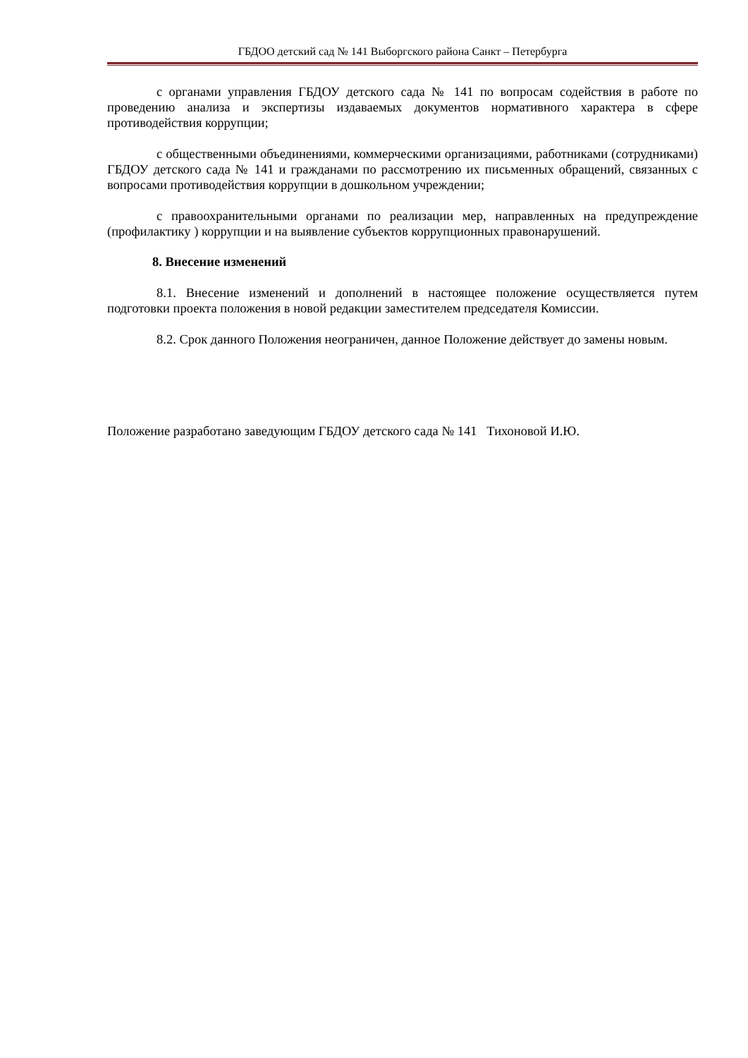ГБДОО детский сад № 141 Выборгского района Санкт – Петербурга
с органами управления ГБДОУ детского сада № 141 по вопросам содействия в работе по проведению анализа и экспертизы издаваемых документов нормативного характера в сфере противодействия коррупции;
с общественными объединениями, коммерческими организациями, работниками (сотрудниками) ГБДОУ детского сада № 141 и гражданами по рассмотрению их письменных обращений, связанных с вопросами противодействия коррупции в дошкольном учреждении;
с правоохранительными органами по реализации мер, направленных на предупреждение (профилактику ) коррупции и на выявление субъектов коррупционных правонарушений.
8. Внесение изменений
8.1. Внесение изменений и дополнений в настоящее положение осуществляется путем подготовки проекта положения в новой редакции заместителем председателя Комиссии.
8.2. Срок данного Положения неограничен, данное Положение действует до замены новым.
Положение разработано заведующим ГБДОУ детского сада № 141 Тихоновой И.Ю.